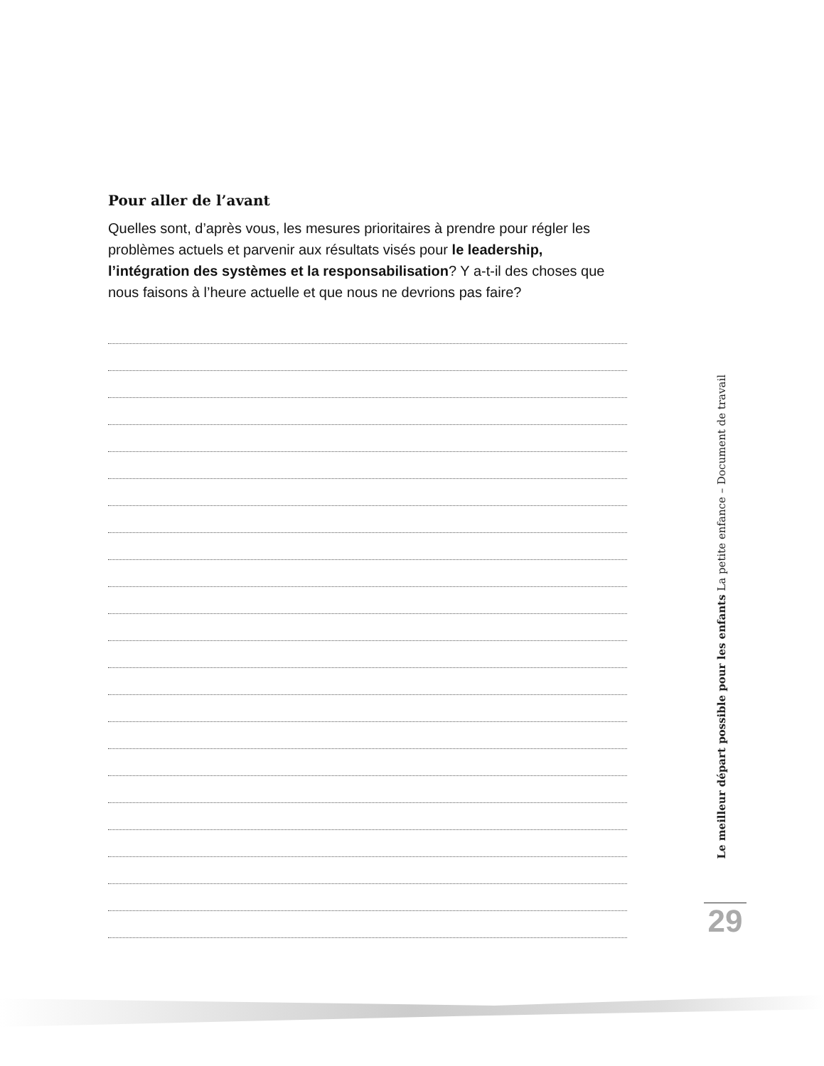Pour aller de l’avant
Quelles sont, d’après vous, les mesures prioritaires à prendre pour régler les problèmes actuels et parvenir aux résultats visés pour le leadership, l’intégration des systèmes et la responsabilisation? Y a-t-il des choses que nous faisons à l’heure actuelle et que nous ne devrions pas faire?
Le meilleur départ possible pour les enfants La petite enfance – Document de travail
29